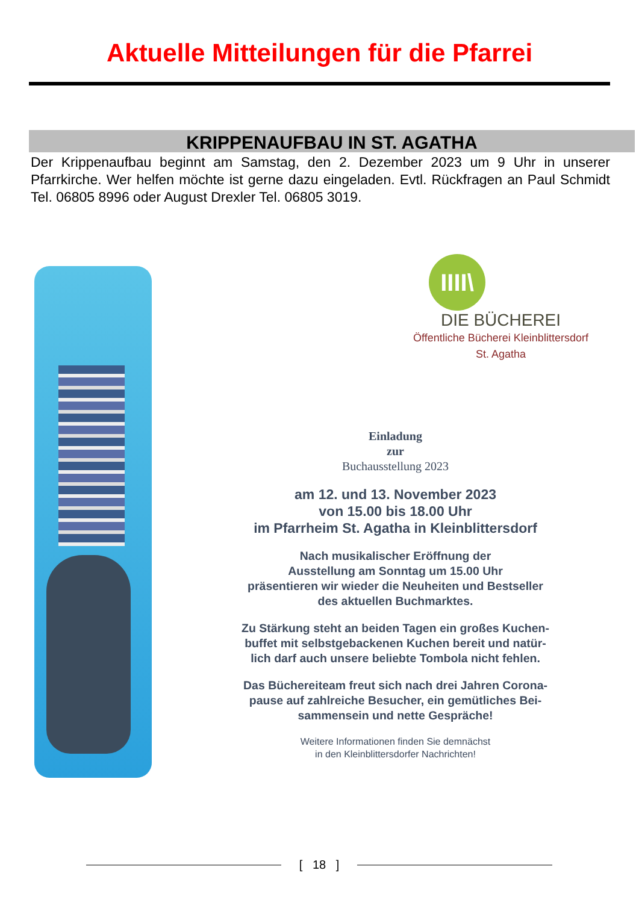Aktuelle Mitteilungen für die Pfarrei
KRIPPENAUFBAU IN ST. AGATHA
Der Krippenaufbau beginnt am Samstag, den 2. Dezember 2023 um 9 Uhr in unserer Pfarrkirche. Wer helfen möchte ist gerne dazu eingeladen. Evtl. Rückfragen an Paul Schmidt Tel. 06805 8996 oder August Drexler Tel. 06805 3019.
IIII\
DIE BÜCHEREI
Öffentliche Bücherei Kleinblittersdorf
St. Agatha
Einladung
zur
Buchausstellung 2023
am 12. und 13. November 2023
von 15.00 bis 18.00 Uhr
im Pfarrheim St. Agatha in Kleinblittersdorf
Nach musikalischer Eröffnung der
Ausstellung am Sonntag um 15.00 Uhr
präsentieren wir wieder die Neuheiten und Bestseller
des aktuellen Buchmarktes.
Zu Stärkung steht an beiden Tagen ein großes Kuchen-
buffet mit selbstgebackenen Kuchen bereit und natür-
lich darf auch unsere beliebte Tombola nicht fehlen.
Das Büchereiteam freut sich nach drei Jahren Corona-
pause auf zahlreiche Besucher, ein gemütliches Bei-
sammensein und nette Gespräche!
Weitere Informationen finden Sie demnächst
in den Kleinblittersdorfer Nachrichten!
[ 18 ]